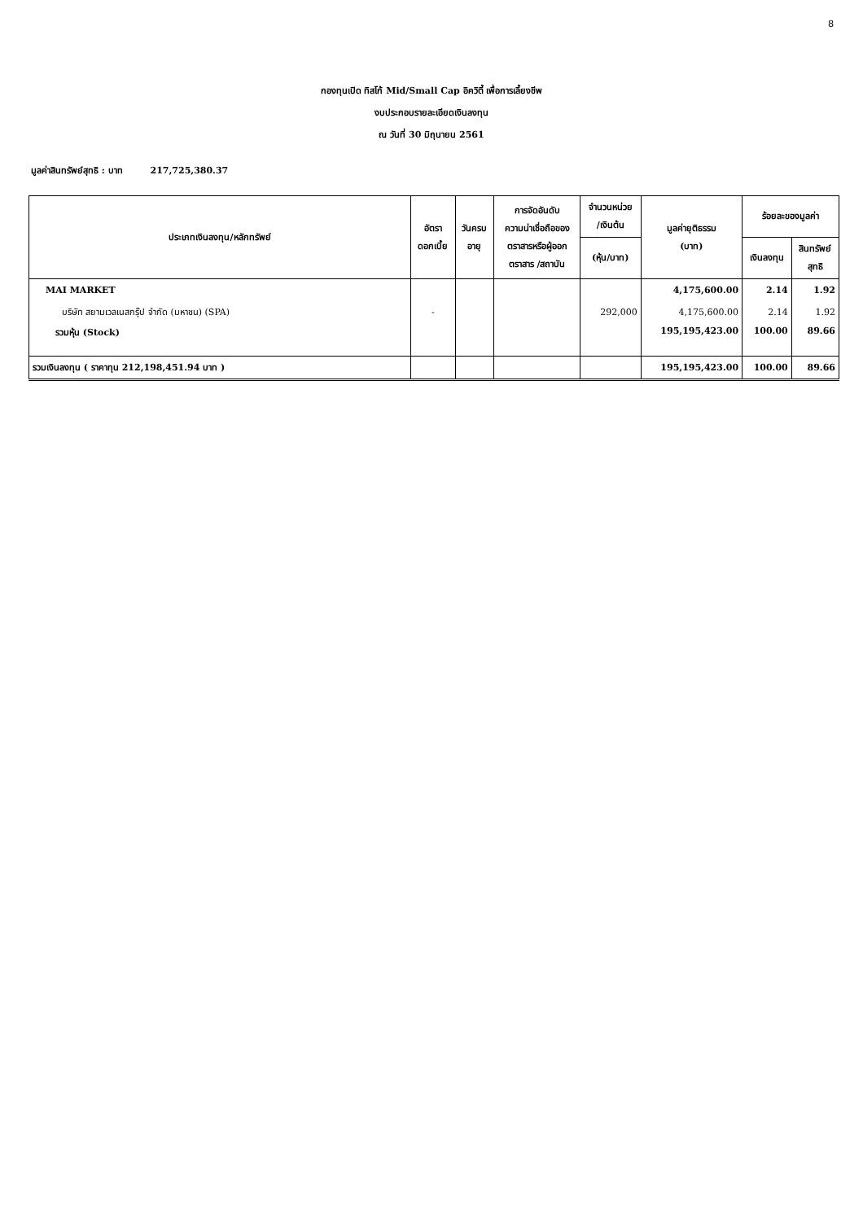8
กองทุนเปิด ทิสโก้ Mid/Small Cap อิควิตี้ เพื่อการเลี้ยงชีพ
งบประกอบรายละเอียดเงินลงทุน
ณ วันที่ 30 มิถุนายน 2561
มูลค่าสินทรัพย์สุทธิ : บาท 217,725,380.37
| ประเภทเงินลงทุน/หลักทรัพย์ | อัตรา ดอกเบี้ย | วันครบ อายุ | การจัดอันดับ ความน่าเชื่อถือของ ตราสารหรือผู้ออก ตราสาร /สถาบัน | จำนวนหน่วย /เงินต้น | มูลค่ายุติธรรม (บาท) | ร้อยละของมูลค่า | |
| --- | --- | --- | --- | --- | --- | --- | --- |
| | | | | (หุ้น/บาท) | | เงินลงทุน | สินทรัพย์ สุทธิ |
| MAI MARKET | | | | | 4,175,600.00 | 2.14 | 1.92 |
| บริษัท สยามเวลเนสกรุ๊ป จำกัด (มหาชน) (SPA) | - | | | 292,000 | 4,175,600.00 | 2.14 | 1.92 |
| รวมหุ้น (Stock) | | | | | 195,195,423.00 | 100.00 | 89.66 |
| รวมเงินลงทุน ( ราคาทุน 212,198,451.94 บาท ) | | | | | 195,195,423.00 | 100.00 | 89.66 |